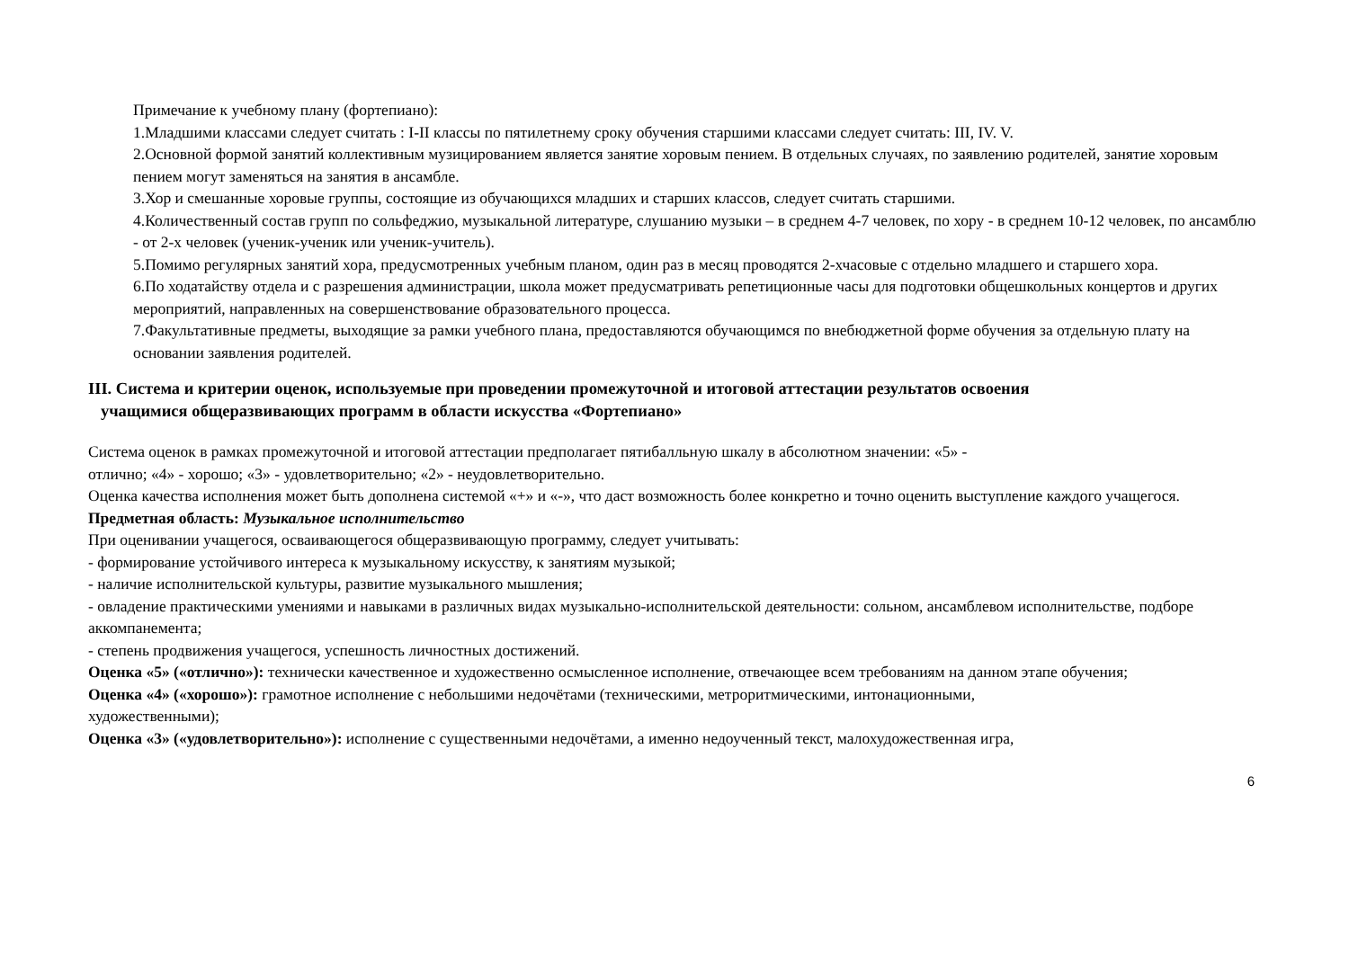Примечание к учебному плану (фортепиано):
1.Младшими классами следует считать : I-II классы по пятилетнему сроку обучения старшими классами следует считать: III, IV. V.
2.Основной формой занятий коллективным музицированием является занятие хоровым пением. В отдельных случаях, по заявлению родителей, занятие хоровым пением могут заменяться на занятия в ансамбле.
3.Хор и смешанные хоровые группы, состоящие из обучающихся младших и старших классов, следует считать старшими.
4.Количественный состав групп по сольфеджио, музыкальной литературе, слушанию музыки – в среднем 4-7 человек, по хору - в среднем 10-12 человек, по ансамблю - от 2-х человек (ученик-ученик или ученик-учитель).
5.Помимо регулярных занятий хора, предусмотренных учебным планом, один раз в месяц проводятся 2-хчасовые с отдельно младшего и старшего хора.
6.По ходатайству отдела и с разрешения администрации, школа может предусматривать репетиционные часы для подготовки общешкольных концертов и других мероприятий, направленных на совершенствование образовательного процесса.
7.Факультативные предметы, выходящие за рамки учебного плана, предоставляются обучающимся по внебюджетной форме обучения за отдельную плату на основании заявления родителей.
III. Система и критерии оценок, используемые при проведении промежуточной и итоговой аттестации результатов освоения
учащимися общеразвивающих программ в области искусства «Фортепиано»
Система оценок в рамках промежуточной и итоговой аттестации предполагает пятибалльную шкалу в абсолютном значении: «5» -
отлично; «4» - хорошо; «3» - удовлетворительно; «2» - неудовлетворительно.
Оценка качества исполнения может быть дополнена системой «+» и «-», что даст возможность более конкретно и точно оценить выступление каждого учащегося.
Предметная область: Музыкальное исполнительство
При оценивании учащегося, осваивающегося общеразвивающую программу, следует учитывать:
- формирование устойчивого интереса к музыкальному искусству, к занятиям музыкой;
- наличие исполнительской культуры, развитие музыкального мышления;
- овладение практическими умениями и навыками в различных видах музыкально-исполнительской деятельности: сольном, ансамблевом исполнительстве, подборе аккомпанемента;
- степень продвижения учащегося, успешность личностных достижений.
Оценка «5» («отлично»): технически качественное и художественно осмысленное исполнение, отвечающее всем требованиям на данном этапе обучения;
Оценка «4» («хорошо»): грамотное исполнение с небольшими недочётами (техническими, метроритмическими, интонационными,
художественными);
Оценка «3» («удовлетворительно»): исполнение с существенными недочётами, а именно недоученный текст, малохудожественная игра,
6